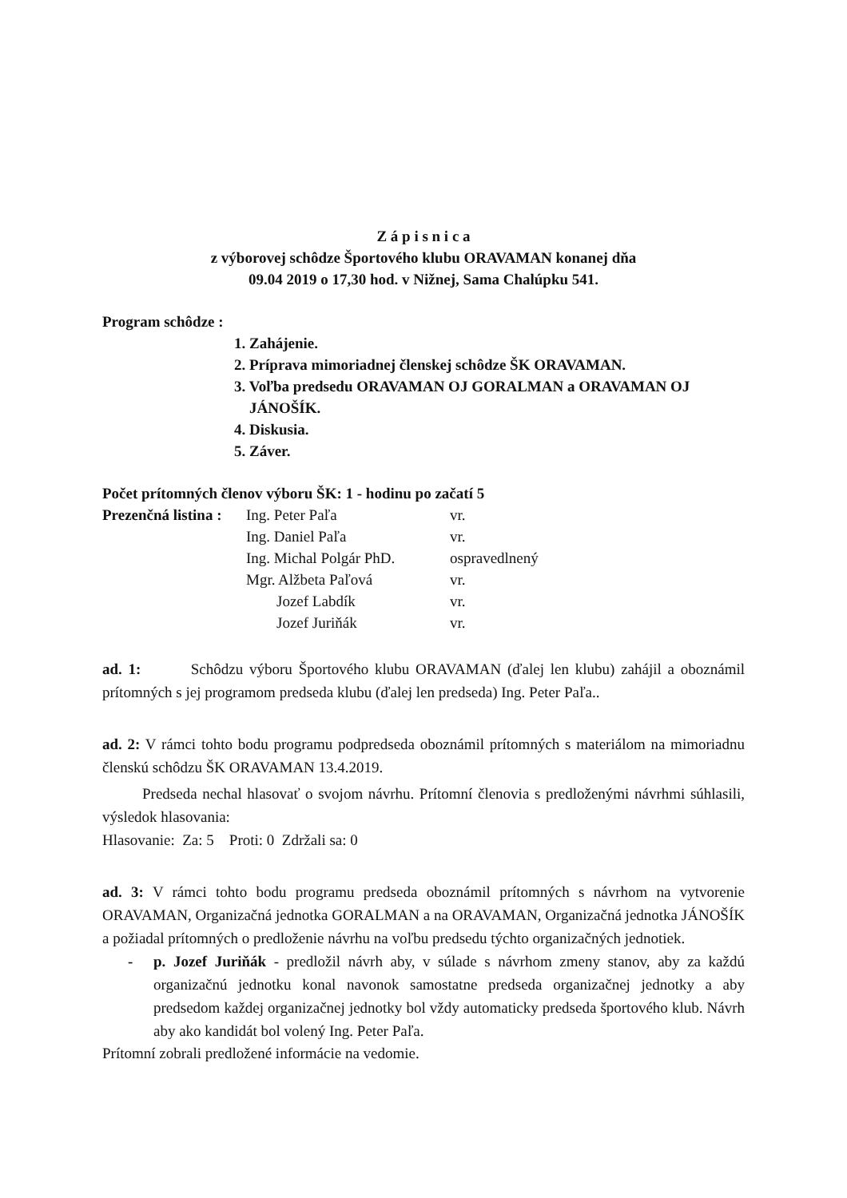Z á p i s n i c a
z výborovej schôdze Športového klubu ORAVAMAN konanej dňa
09.04 2019 o 17,30 hod. v Nižnej, Sama Chalúpku 541.
Program schôdze :
1. Zahájenie.
2. Príprava mimoriadnej členskej schôdze ŠK ORAVAMAN.
3. Voľba predsedu ORAVAMAN OJ GORALMAN a ORAVAMAN OJ
JÁNOŠÍK.
4. Diskusia.
5. Záver.
Počet prítomných členov výboru ŠK: 1 - hodinu po začatí 5
| Prezenčná listina : | Ing. Peter Paľa | vr. |
| | Ing. Daniel Paľa | vr. |
| | Ing. Michal Polgár PhD. | ospravedlnený |
| | Mgr. Alžbeta Paľová | vr. |
| | Jozef Labdík | vr. |
| | Jozef Juriňák | vr. |
ad. 1: Schôdzu výboru Športového klubu ORAVAMAN (ďalej len klubu) zahájil a oboznámil prítomných s jej programom predseda klubu (ďalej len predseda) Ing. Peter Paľa..
ad. 2: V rámci tohto bodu programu podpredseda oboznámil prítomných s materiálom na mimoriadnu členskú schôdzu ŠK ORAVAMAN 13.4.2019.
Predseda nechal hlasovať o svojom návrhu. Prítomní členovia s predloženými návrhmi súhlasili, výsledok hlasovania:
Hlasovanie: Za: 5 Proti: 0 Zdržali sa: 0
ad. 3: V rámci tohto bodu programu predseda oboznámil prítomných s návrhom na vytvorenie ORAVAMAN, Organizačná jednotka GORALMAN a na ORAVAMAN, Organizačná jednotka JÁNOŠÍK a požiadal prítomných o predloženie návrhu na voľbu predsedu týchto organizačných jednotiek.
-
p. Jozef Juriňák - predložil návrh aby, v súlade s návrhom zmeny stanov, aby za každú organizačnú jednotku konal navonok samostatne predseda organizačnej jednotky a aby predsedom každej organizačnej jednotky bol vždy automaticky predseda športového klub. Návrh aby ako kandidát bol volený Ing. Peter Paľa.
Prítomní zobrali predložené informácie na vedomie.